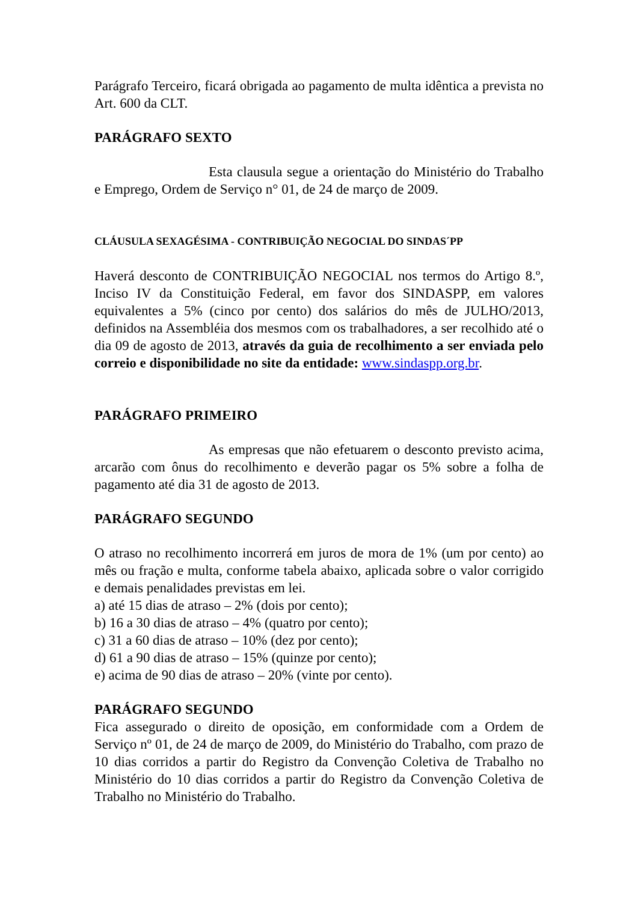Parágrafo Terceiro, ficará obrigada ao pagamento de multa idêntica a prevista no Art. 600 da CLT.
PARÁGRAFO SEXTO
Esta clausula segue a orientação do Ministério do Trabalho e Emprego, Ordem de Serviço n° 01, de 24 de março de 2009.
CLÁUSULA SEXAGÉSIMA - CONTRIBUIÇÃO NEGOCIAL DO SINDAS´PP
Haverá desconto de CONTRIBUIÇÃO NEGOCIAL nos termos do Artigo 8.º, Inciso IV da Constituição Federal, em favor dos SINDASPP, em valores equivalentes a 5% (cinco por cento) dos salários do mês de JULHO/2013, definidos na Assembléia dos mesmos com os trabalhadores, a ser recolhido até o dia 09 de agosto de 2013, através da guia de recolhimento a ser enviada pelo correio e disponibilidade no site da entidade: www.sindaspp.org.br.
PARÁGRAFO PRIMEIRO
As empresas que não efetuarem o desconto previsto acima, arcarão com ônus do recolhimento e deverão pagar os 5% sobre a folha de pagamento até dia 31 de agosto de 2013.
PARÁGRAFO SEGUNDO
O atraso no recolhimento incorrerá em juros de mora de 1% (um por cento) ao mês ou fração e multa, conforme tabela abaixo, aplicada sobre o valor corrigido e demais penalidades previstas em lei.
a) até 15 dias de atraso – 2% (dois por cento);
b) 16 a 30 dias de atraso – 4% (quatro por cento);
c) 31 a 60 dias de atraso – 10% (dez por cento);
d) 61 a 90 dias de atraso – 15% (quinze por cento);
e) acima de 90 dias de atraso – 20% (vinte por cento).
PARÁGRAFO SEGUNDO
Fica assegurado o direito de oposição, em conformidade com a Ordem de Serviço nº 01, de 24 de março de 2009, do Ministério do Trabalho, com prazo de 10 dias corridos a partir do Registro da Convenção Coletiva de Trabalho no Ministério do 10 dias corridos a partir do Registro da Convenção Coletiva de Trabalho no Ministério do Trabalho.